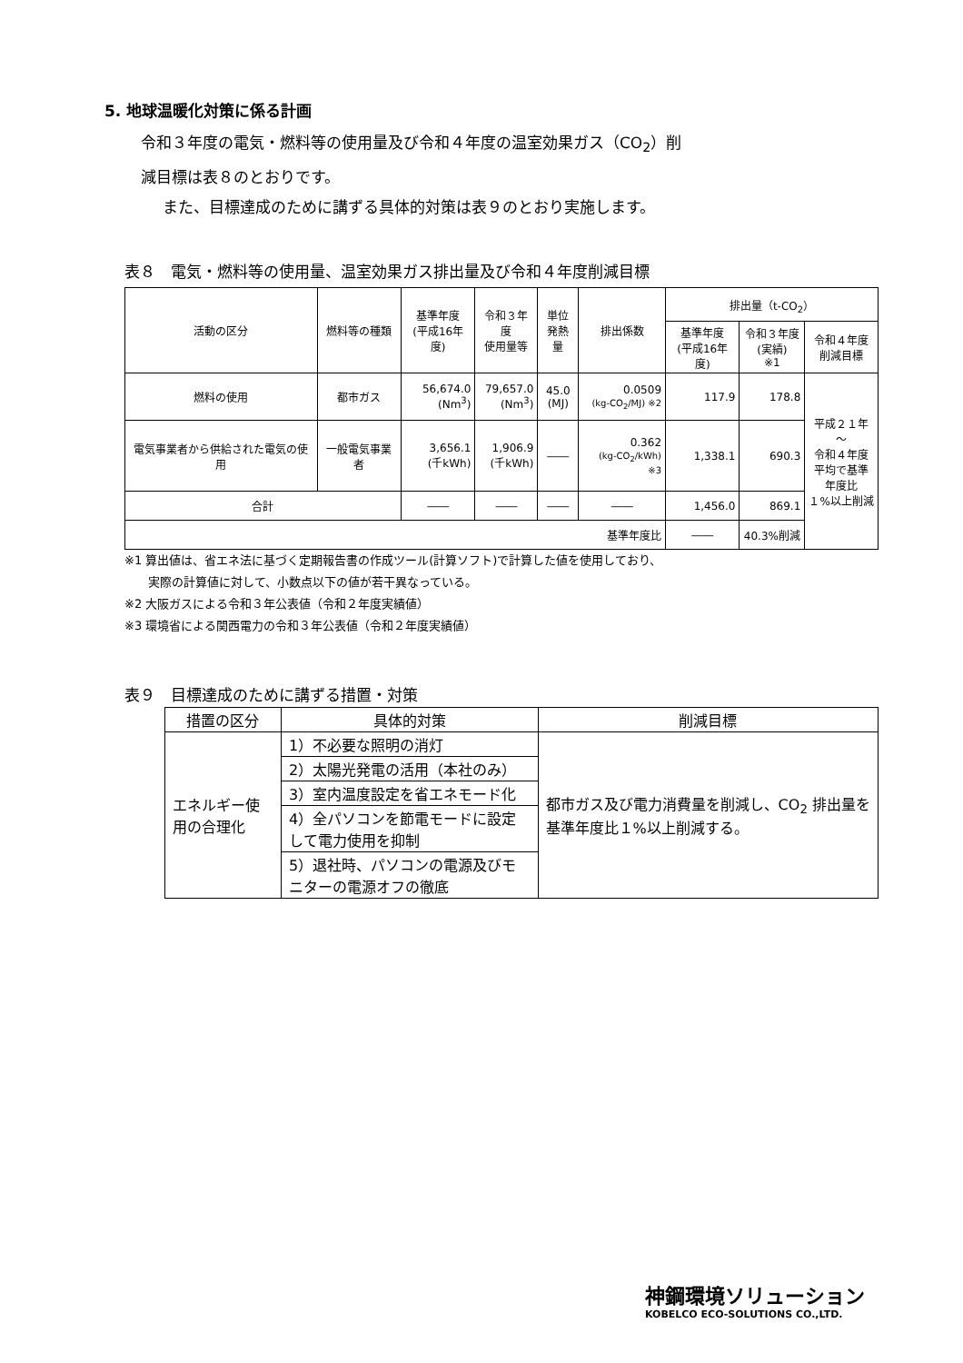5. 地球温暖化対策に係る計画
令和３年度の電気・燃料等の使用量及び令和４年度の温室効果ガス（CO<sub>2</sub>）削
減目標は表８のとおりです。
また、目標達成のために講ずる具体的対策は表９のとおり実施します。
表８　電気・燃料等の使用量、温室効果ガス排出量及び令和４年度削減目標
| 活動の区分 | 燃料等の種類 | 基準年度 (平成16年度) | 令和３年度 使用量等 | 単位 発熱量 | 排出係数 | 排出量（t-CO<sub>2</sub>） | | |
| --- | --- | --- | --- | --- | --- | --- | --- | --- |
| | | | | | | 基準年度 (平成16年度) | 令和３年度 (実績) ※1 | 令和４年度 削減目標 |
| 燃料の使用 | 都市ガス | 56,674.0 (Nm<sup>3</sup>) | 79,657.0 (Nm<sup>3</sup>) | 45.0 (MJ) | 0.0509 (kg-CO<sub>2</sub>/MJ) ※2 | 117.9 | 178.8 | 平成２１年～ 令和４年度 平均で基準 年度比 １%以上削減 |
| 電気事業者から供給された電気の使用 | 一般電気事業者 | 3,656.1 (千kWh) | 1,906.9 (千kWh) | ―― | 0.362 (kg-CO<sub>2</sub>/kWh) ※3 | 1,338.1 | 690.3 | |
| 合計 | | ―― | ―― | ―― | ―― | 1,456.0 | 869.1 | |
| 基準年度比 | | | | | | ―― | 40.3%削減 | |
※1 算出値は、省エネ法に基づく定期報告書の作成ツール(計算ソフト)で計算した値を使用しており、
　　実際の計算値に対して、小数点以下の値が若干異なっている。
※2 大阪ガスによる令和３年公表値（令和２年度実績値）
※3 環境省による関西電力の令和３年公表値（令和２年度実績値）
表９　目標達成のために講ずる措置・対策
| 措置の区分 | 具体的対策 | 削減目標 |
| --- | --- | --- |
| エネルギー使用の合理化 | 1）不必要な照明の消灯 | 都市ガス及び電力消費量を削減し、CO<sub>2</sub> 排出量を基準年度比１%以上削減する。 |
| | 2）太陽光発電の活用（本社のみ） | |
| | 3）室内温度設定を省エネモード化 | |
| | 4）全パソコンを節電モードに設定して電力使用を抑制 | |
| | 5）退社時、パソコンの電源及びモニターの電源オフの徹底 | |
神鋼環境ソリューション
KOBELCO ECO-SOLUTIONS CO.,LTD.